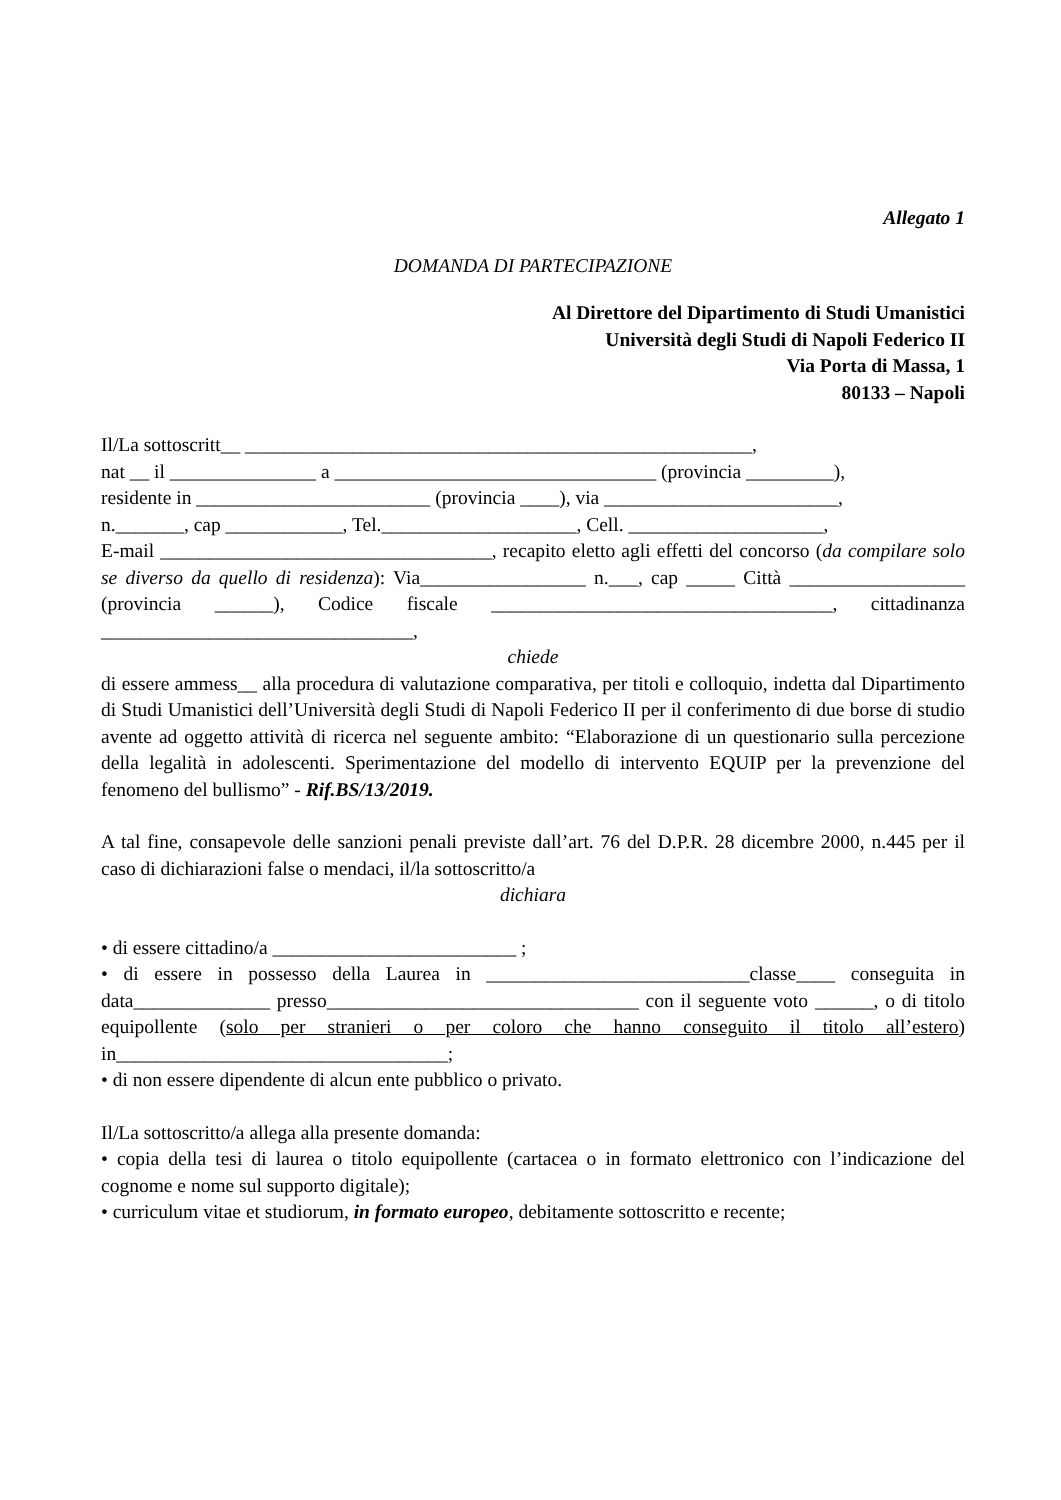Allegato 1
DOMANDA DI PARTECIPAZIONE
Al Direttore del Dipartimento di Studi Umanistici
Università degli Studi di Napoli Federico II
Via Porta di Massa, 1
80133 – Napoli
Il/La sottoscritt__ ____________________________________________________,
nat __ il _______________ a _________________________________ (provincia _________),
residente in ________________________ (provincia ____), via ________________________,
n._______, cap ____________, Tel.____________________, Cell. ____________________,
E-mail __________________________________, recapito eletto agli effetti del concorso (da compilare solo se diverso da quello di residenza): Via_________________ n.___, cap _____ Città __________________ (provincia ______), Codice fiscale ___________________________________, cittadinanza ________________________________,
chiede
di essere ammess__ alla procedura di valutazione comparativa, per titoli e colloquio, indetta dal Dipartimento di Studi Umanistici dell’Università degli Studi di Napoli Federico II per il conferimento di due borse di studio avente ad oggetto attività di ricerca nel seguente ambito: “Elaborazione di un questionario sulla percezione della legalità in adolescenti. Sperimentazione del modello di intervento EQUIP per la prevenzione del fenomeno del bullismo” - Rif.BS/13/2019.
A tal fine, consapevole delle sanzioni penali previste dall’art. 76 del D.P.R. 28 dicembre 2000, n.445 per il caso di dichiarazioni false o mendaci, il/la sottoscritto/a
dichiara
• di essere cittadino/a _________________________ ;
• di essere in possesso della Laurea in ___________________________classe____ conseguita in data______________ presso________________________________ con il seguente voto ______, o di titolo equipollente (solo per stranieri o per coloro che hanno conseguito il titolo all’estero) in__________________________________;
• di non essere dipendente di alcun ente pubblico o privato.
Il/La sottoscritto/a allega alla presente domanda:
• copia della tesi di laurea o titolo equipollente (cartacea o in formato elettronico con l’indicazione del cognome e nome sul supporto digitale);
• curriculum vitae et studiorum, in formato europeo, debitamente sottoscritto e recente;